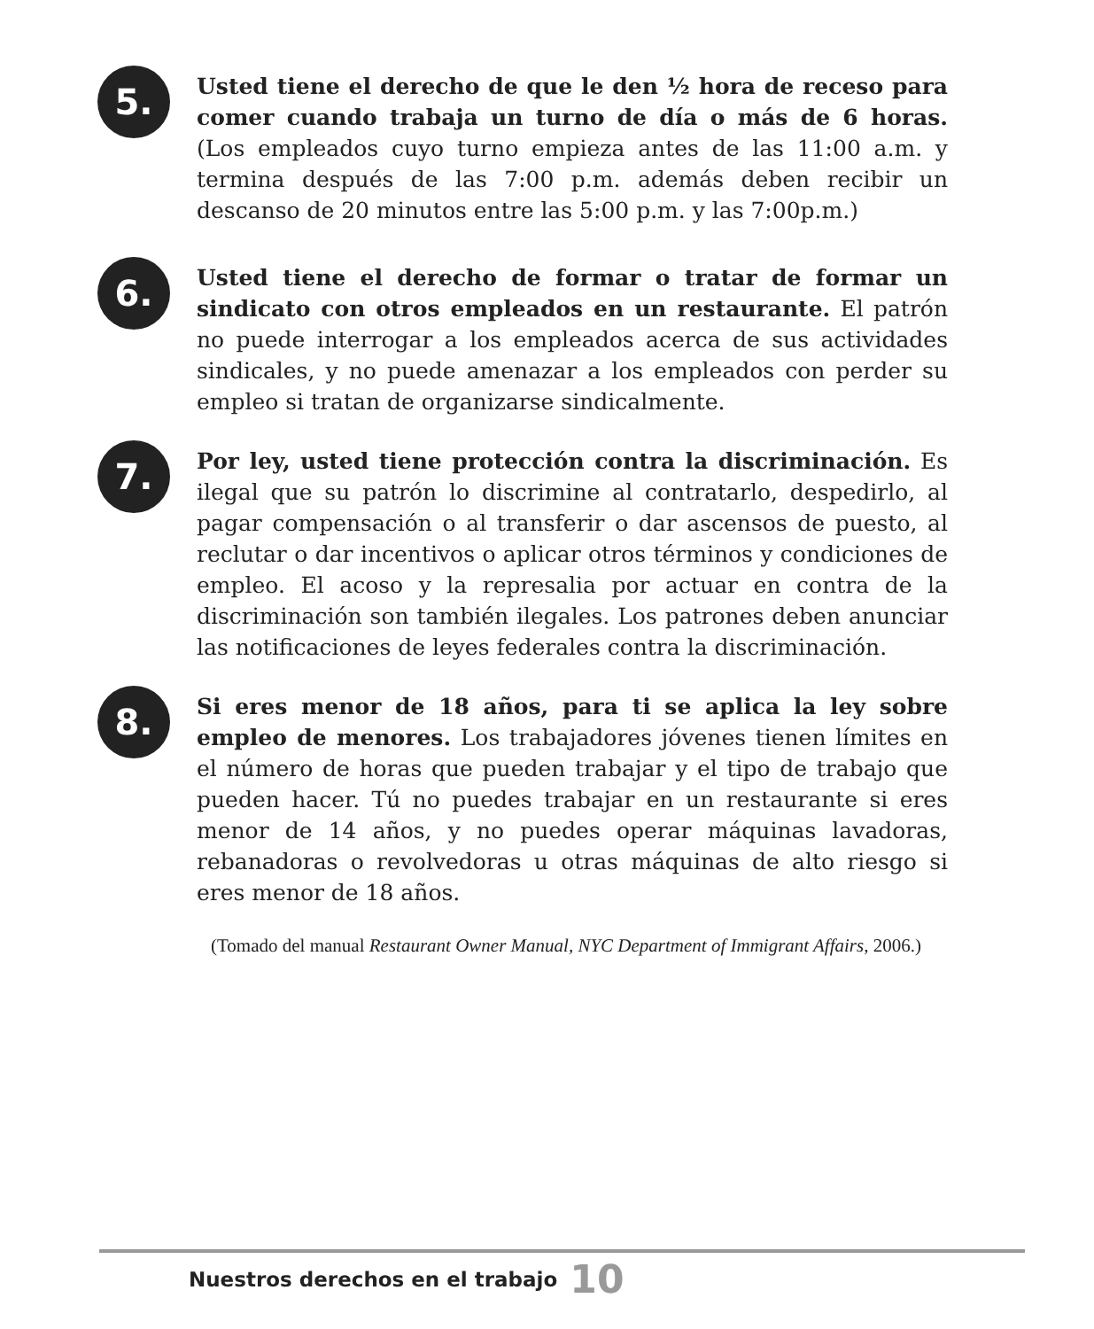5.
Usted tiene el derecho de que le den ½ hora de receso para comer cuando trabaja un turno de día o más de 6 horas. (Los empleados cuyo turno empieza antes de las 11:00 a.m. y termina después de las 7:00 p.m. además deben recibir un descanso de 20 minutos entre las 5:00 p.m. y las 7:00p.m.)
6.
Usted tiene el derecho de formar o tratar de formar un sindicato con otros empleados en un restaurante. El patrón no puede interrogar a los empleados acerca de sus actividades sindicales, y no puede amenazar a los empleados con perder su empleo si tratan de organizarse sindicalmente.
7.
Por ley, usted tiene protección contra la discriminación. Es ilegal que su patrón lo discrimine al contratarlo, despedirlo, al pagar compensación o al transferir o dar ascensos de puesto, al reclutar o dar incentivos o aplicar otros términos y condiciones de empleo. El acoso y la represalia por actuar en contra de la discriminación son también ilegales. Los patrones deben anunciar las notificaciones de leyes federales contra la discriminación.
8.
Si eres menor de 18 años, para ti se aplica la ley sobre empleo de menores. Los trabajadores jóvenes tienen límites en el número de horas que pueden trabajar y el tipo de trabajo que pueden hacer. Tú no puedes trabajar en un restaurante si eres menor de 14 años, y no puedes operar máquinas lavadoras, rebanadoras o revolvedoras u otras máquinas de alto riesgo si eres menor de 18 años.
(Tomado del manual Restaurant Owner Manual, NYC Department of Immigrant Affairs, 2006.)
Nuestros derechos en el trabajo 10